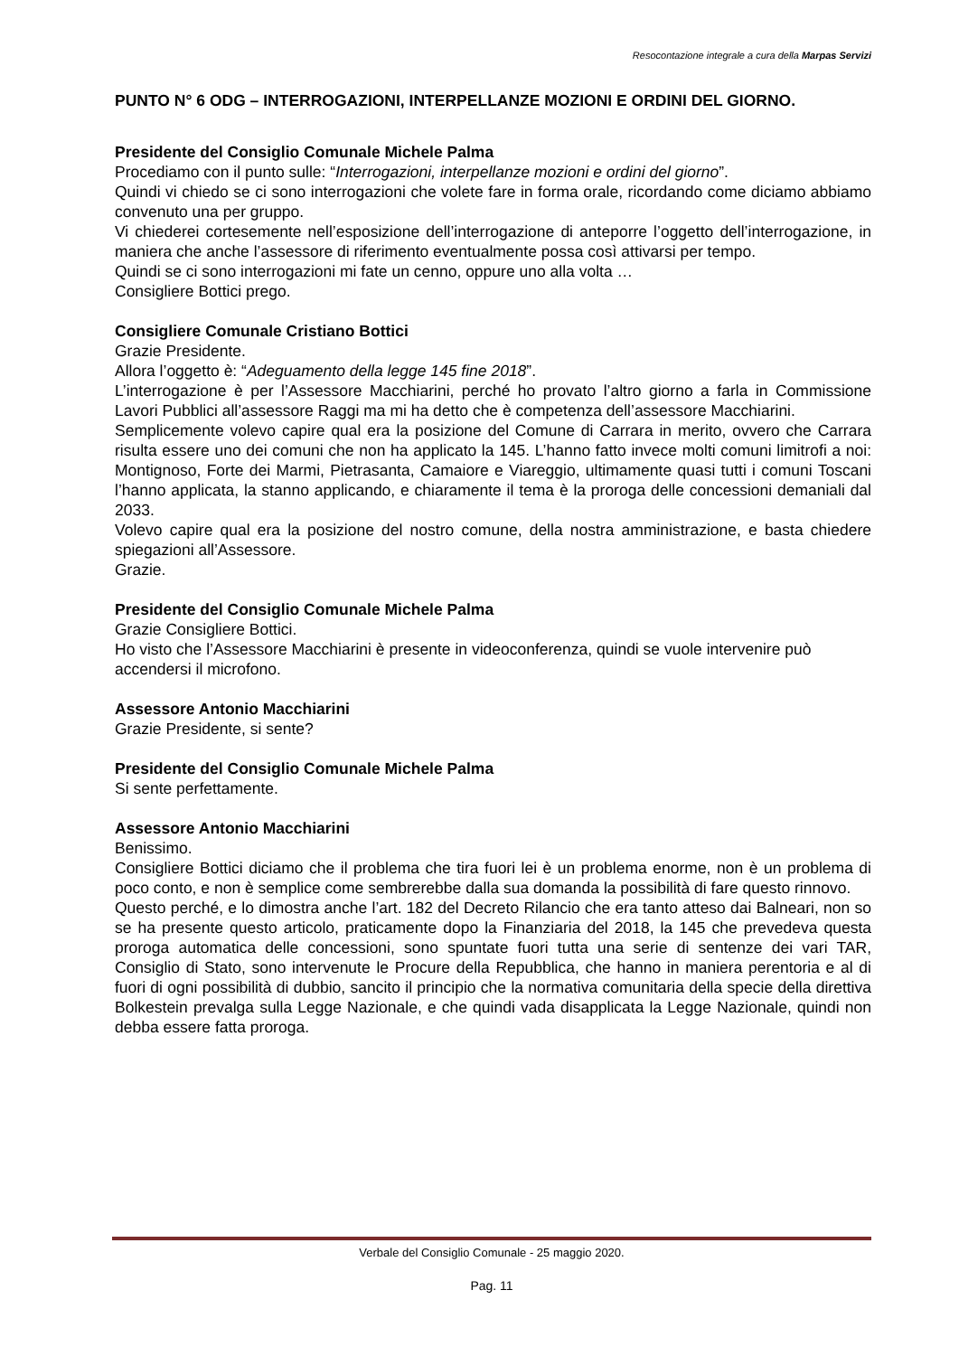Resocontazione integrale a cura della Marpas Servizi
PUNTO N° 6 ODG – INTERROGAZIONI, INTERPELLANZE MOZIONI E ORDINI DEL GIORNO.
Presidente del Consiglio Comunale Michele Palma
Procediamo con il punto sulle: “Interrogazioni, interpellanze mozioni e ordini del giorno”.
Quindi vi chiedo se ci sono interrogazioni che volete fare in forma orale, ricordando come diciamo abbiamo convenuto una per gruppo.
Vi chiederei cortesemente nell’esposizione dell’interrogazione di anteporre l’oggetto dell’interrogazione, in maniera che anche l’assessore di riferimento eventualmente possa così attivarsi per tempo.
Quindi se ci sono interrogazioni mi fate un cenno, oppure uno alla volta …
Consigliere Bottici prego.
Consigliere Comunale Cristiano Bottici
Grazie Presidente.
Allora l’oggetto è: “Adeguamento della legge 145 fine 2018”.
L’interrogazione è per l’Assessore Macchiarini, perché ho provato l’altro giorno a farla in Commissione Lavori Pubblici all’assessore Raggi ma mi ha detto che è competenza dell’assessore Macchiarini.
Semplicemente volevo capire qual era la posizione del Comune di Carrara in merito, ovvero che Carrara risulta essere uno dei comuni che non ha applicato la 145. L’hanno fatto invece molti comuni limitrofi a noi: Montignoso, Forte dei Marmi, Pietrasanta, Camaiore e Viareggio, ultimamente quasi tutti i comuni Toscani l’hanno applicata, la stanno applicando, e chiaramente il tema è la proroga delle concessioni demaniali dal 2033.
Volevo capire qual era la posizione del nostro comune, della nostra amministrazione, e basta chiedere spiegazioni all’Assessore.
Grazie.
Presidente del Consiglio Comunale Michele Palma
Grazie Consigliere Bottici.
Ho visto che l’Assessore Macchiarini è presente in videoconferenza, quindi se vuole intervenire può accendersi il microfono.
Assessore Antonio Macchiarini
Grazie Presidente, si sente?
Presidente del Consiglio Comunale Michele Palma
Si sente perfettamente.
Assessore Antonio Macchiarini
Benissimo.
Consigliere Bottici diciamo che il problema che tira fuori lei è un problema enorme, non è un problema di poco conto, e non è semplice come sembrerebbe dalla sua domanda la possibilità di fare questo rinnovo.
Questo perché, e lo dimostra anche l’art. 182 del Decreto Rilancio che era tanto atteso dai Balneari, non so se ha presente questo articolo, praticamente dopo la Finanziaria del 2018, la 145 che prevedeva questa proroga automatica delle concessioni, sono spuntate fuori tutta una serie di sentenze dei vari TAR, Consiglio di Stato, sono intervenute le Procure della Repubblica, che hanno in maniera perentoria e al di fuori di ogni possibilità di dubbio, sancito il principio che la normativa comunitaria della specie della direttiva Bolkestein prevalga sulla Legge Nazionale, e che quindi vada disapplicata la Legge Nazionale, quindi non debba essere fatta proroga.
Verbale del Consiglio Comunale - 25 maggio 2020.
Pag. 11